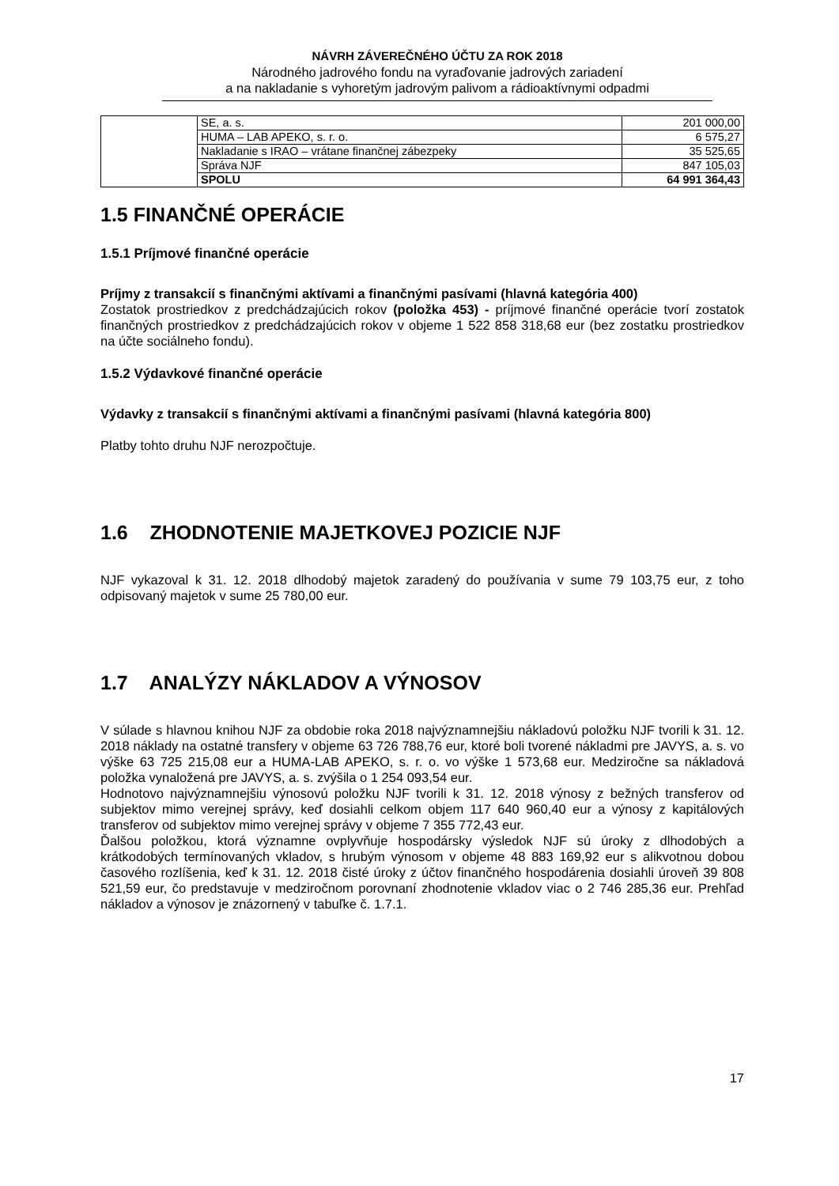NÁVRH ZÁVEREČNÉHO ÚČTU ZA ROK 2018
Národného jadrového fondu na vyraďovanie jadrových zariadení
a na nakladanie s vyhoretým jadrovým palivom a rádioaktívnymi odpadmi
| | SE, a. s. | 201 000,00 |
| | HUMA – LAB APEKO, s. r. o. | 6 575,27 |
| | Nakladanie s IRAO – vrátane finančnej zábezpeky | 35 525,65 |
| | Správa NJF | 847 105,03 |
| | SPOLU | 64 991 364,43 |
1.5 FINANČNÉ OPERÁCIE
1.5.1 Príjmové finančné operácie
Príjmy z transakcií s finančnými aktívami a finančnými pasívami (hlavná kategória 400)
Zostatok prostriedkov z predchádzajúcich rokov (položka 453) - príjmové finančné operácie tvorí zostatok finančných prostriedkov z predchádzajúcich rokov v objeme 1 522 858 318,68 eur (bez zostatku prostriedkov na účte sociálneho fondu).
1.5.2 Výdavkové finančné operácie
Výdavky z transakcií s finančnými aktívami a finančnými pasívami (hlavná kategória 800)
Platby tohto druhu NJF nerozpočtuje.
1.6 ZHODNOTENIE MAJETKOVEJ POZICIE NJF
NJF vykazoval k 31. 12. 2018 dlhodobý majetok zaradený do používania v sume 79 103,75 eur, z toho odpisovaný majetok v sume 25 780,00 eur.
1.7 ANALÝZY NÁKLADOV A VÝNOSOV
V súlade s hlavnou knihou NJF za obdobie roka 2018 najvýznamnejšiu nákladovú položku NJF tvorili k 31. 12. 2018 náklady na ostatné transfery v objeme 63 726 788,76 eur, ktoré boli tvorené nákladmi pre JAVYS, a. s. vo výške 63 725 215,08 eur a HUMA-LAB APEKO, s. r. o. vo výške 1 573,68 eur. Medziročne sa nákladová položka vynaložená pre JAVYS, a. s. zvýšila o 1 254 093,54 eur.
Hodnotovo najvýznamnejšiu výnosovú položku NJF tvorili k 31. 12. 2018 výnosy z bežných transferov od subjektov mimo verejnej správy, keď dosiahli celkom objem 117 640 960,40 eur a výnosy z kapitálových transferov od subjektov mimo verejnej správy v objeme 7 355 772,43 eur.
Ďalšou položkou, ktorá významne ovplyvňuje hospodársky výsledok NJF sú úroky z dlhodobých a krátkodobých termínovaných vkladov, s hrubým výnosom v objeme 48 883 169,92 eur s alikvotnou dobou časového rozlíšenia, keď k 31. 12. 2018 čisté úroky z účtov finančného hospodárenia dosiahli úroveň 39 808 521,59 eur, čo predstavuje v medziročnom porovnaní zhodnotenie vkladov viac o 2 746 285,36 eur. Prehľad nákladov a výnosov je znázornený v tabuľke č. 1.7.1.
17